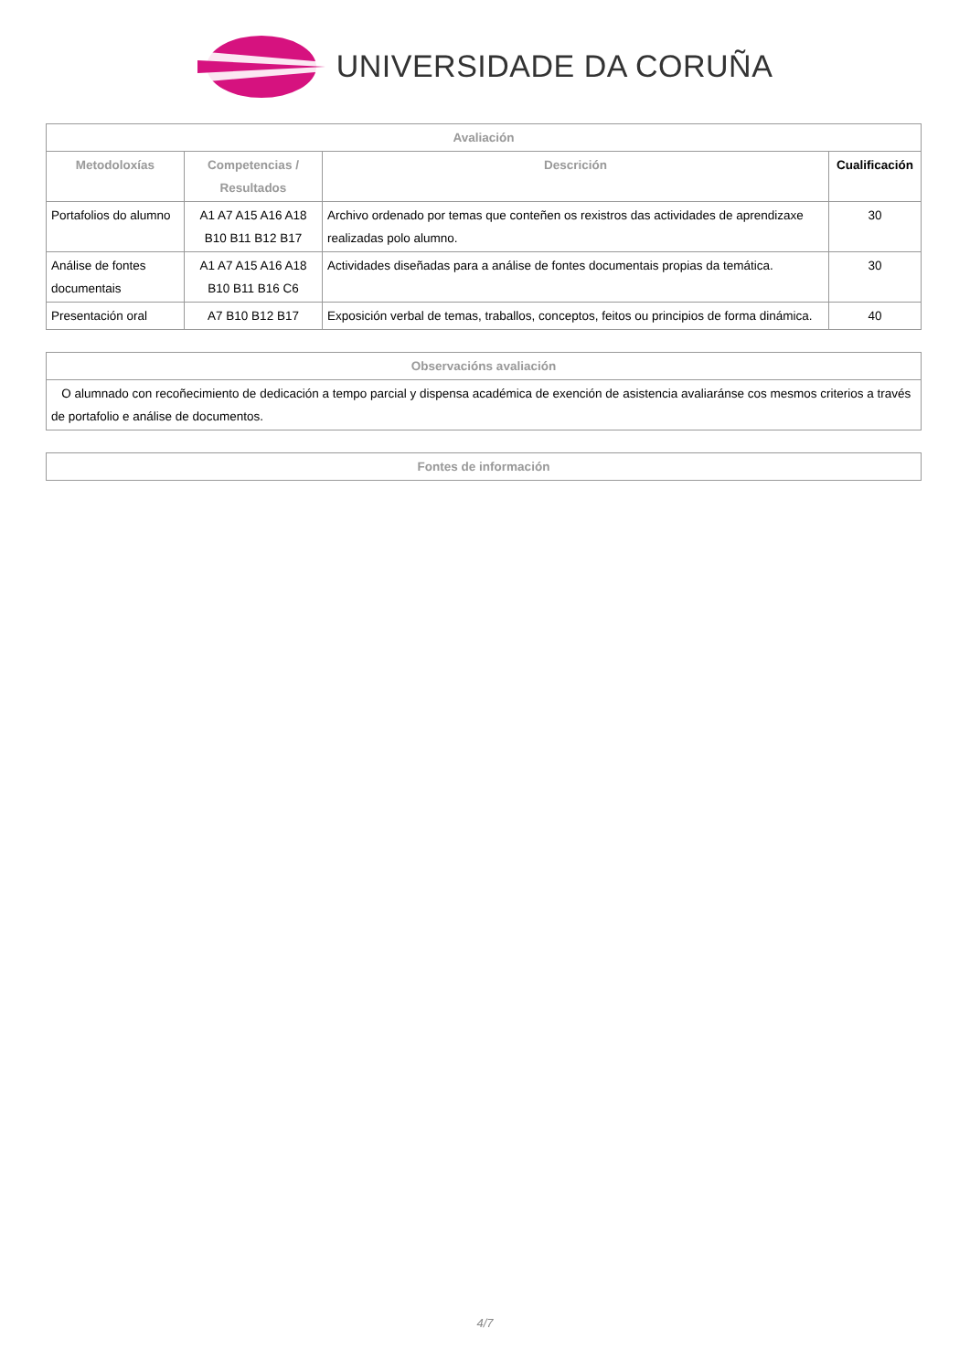UNIVERSIDADE DA CORUÑA
| Avaliación | | | |
| --- | --- | --- | --- |
| Metodoloxías | Competencias / Resultados | Descrición | Cualificación |
| Portafolios do alumno | A1 A7 A15 A16 A18 B10 B11 B12 B17 | Archivo ordenado por temas que conteñen os rexistros das actividades de aprendizaxe realizadas polo alumno. | 30 |
| Análise de fontes documentais | A1 A7 A15 A16 A18 B10 B11 B16 C6 | Actividades diseñadas para a análise de fontes documentais propias da temática. | 30 |
| Presentación oral | A7 B10 B12 B17 | Exposición verbal de temas, traballos, conceptos, feitos ou principios de forma dinámica. | 40 |
| Observacións avaliación |
| --- |
| O alumnado con recoñecimiento de dedicación a tempo parcial y dispensa académica de exención de asistencia avaliaránse cos mesmos criterios a través de portafolio e análise de documentos. |
| Fontes de información |
| --- |
4/7